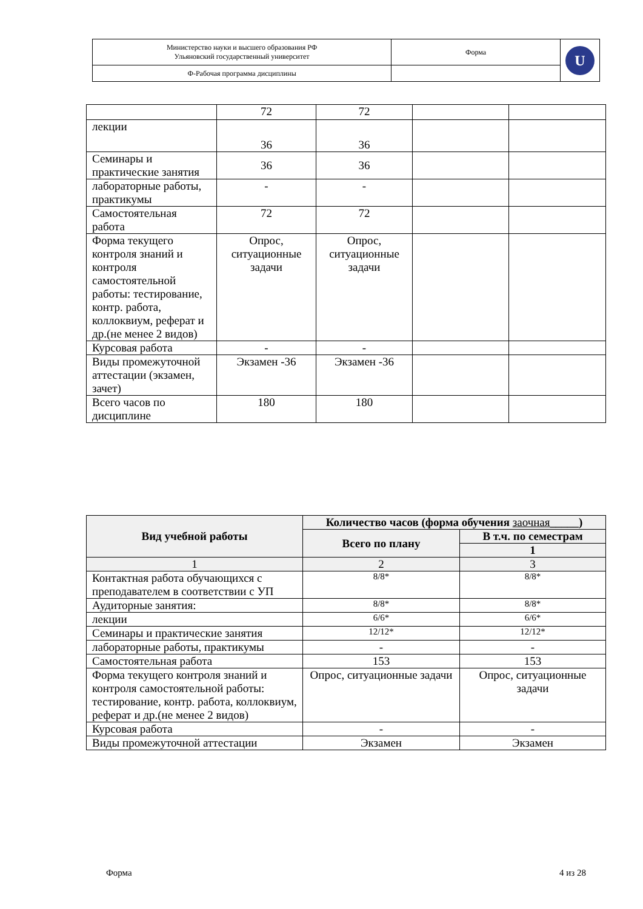| Министерство науки и высшего образования РФ Ульяновский государственный университет | Форма | U |
| Ф-Рабочая программа дисциплины | | |
| | 72 | 72 | | |
| лекции | 36 | 36 | | |
| Семинары и практические занятия | 36 | 36 | | |
| лабораторные работы, практикумы | - | - | | |
| Самостоятельная работа | 72 | 72 | | |
| Форма текущего контроля знаний и контроля самостоятельной работы: тестирование, контр. работа, коллоквиум, реферат и др.(не менее 2 видов) | Опрос, ситуационные задачи | Опрос, ситуационные задачи | | |
| Курсовая работа | - | - | | |
| Виды промежуточной аттестации (экзамен, зачет) | Экзамен -36 | Экзамен -36 | | |
| Всего часов по дисциплине | 180 | 180 | | |
| Вид учебной работы | Количество часов (форма обучения заочная _____) | |
| --- | --- | --- |
| | Всего по плану | В т.ч. по семестрам |
| | | 1 |
| 1 | 2 | 3 |
| Контактная работа обучающихся с преподавателем в соответствии с УП | 8/8* | 8/8* |
| Аудиторные занятия: | 8/8* | 8/8* |
| лекции | 6/6* | 6/6* |
| Семинары и практические занятия | 12/12* | 12/12* |
| лабораторные работы, практикумы | - | - |
| Самостоятельная работа | 153 | 153 |
| Форма текущего контроля знаний и контроля самостоятельной работы: тестирование, контр. работа, коллоквиум, реферат и др.(не менее 2 видов) | Опрос, ситуационные задачи | Опрос, ситуационные задачи |
| Курсовая работа | - | - |
| Виды промежуточной аттестации | Экзамен | Экзамен |
Форма 4 из 28